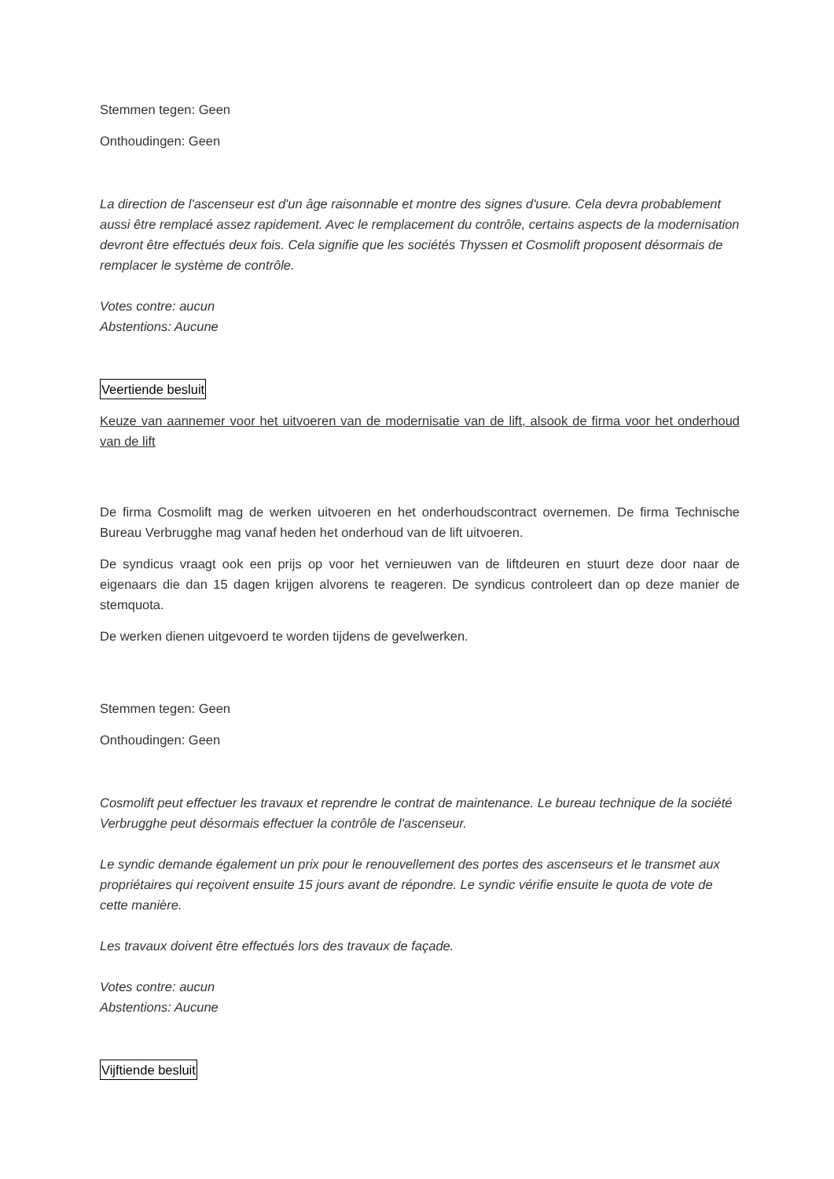Stemmen tegen: Geen
Onthoudingen: Geen
La direction de l'ascenseur est d'un âge raisonnable et montre des signes d'usure. Cela devra probablement aussi être remplacé assez rapidement. Avec le remplacement du contrôle, certains aspects de la modernisation devront être effectués deux fois. Cela signifie que les sociétés Thyssen et Cosmolift proposent désormais de remplacer le système de contrôle.
Votes contre: aucun
Abstentions: Aucune
Veertiende besluit
Keuze van aannemer voor het uitvoeren van de modernisatie van de lift, alsook de firma voor het onderhoud van de lift
De firma Cosmolift mag de werken uitvoeren en het onderhoudscontract overnemen. De firma Technische Bureau Verbrugghe mag vanaf heden het onderhoud van de lift uitvoeren.
De syndicus vraagt ook een prijs op voor het vernieuwen van de liftdeuren en stuurt deze door naar de eigenaars die dan 15 dagen krijgen alvorens te reageren. De syndicus controleert dan op deze manier de stemquota.
De werken dienen uitgevoerd te worden tijdens de gevelwerken.
Stemmen tegen: Geen
Onthoudingen: Geen
Cosmolift peut effectuer les travaux et reprendre le contrat de maintenance. Le bureau technique de la société Verbrugghe peut désormais effectuer la contrôle de l'ascenseur.
Le syndic demande également un prix pour le renouvellement des portes des ascenseurs et le transmet aux propriétaires qui reçoivent ensuite 15 jours avant de répondre. Le syndic vérifie ensuite le quota de vote de cette manière.
Les travaux doivent être effectués lors des travaux de façade.
Votes contre: aucun
Abstentions: Aucune
Vijftiende besluit